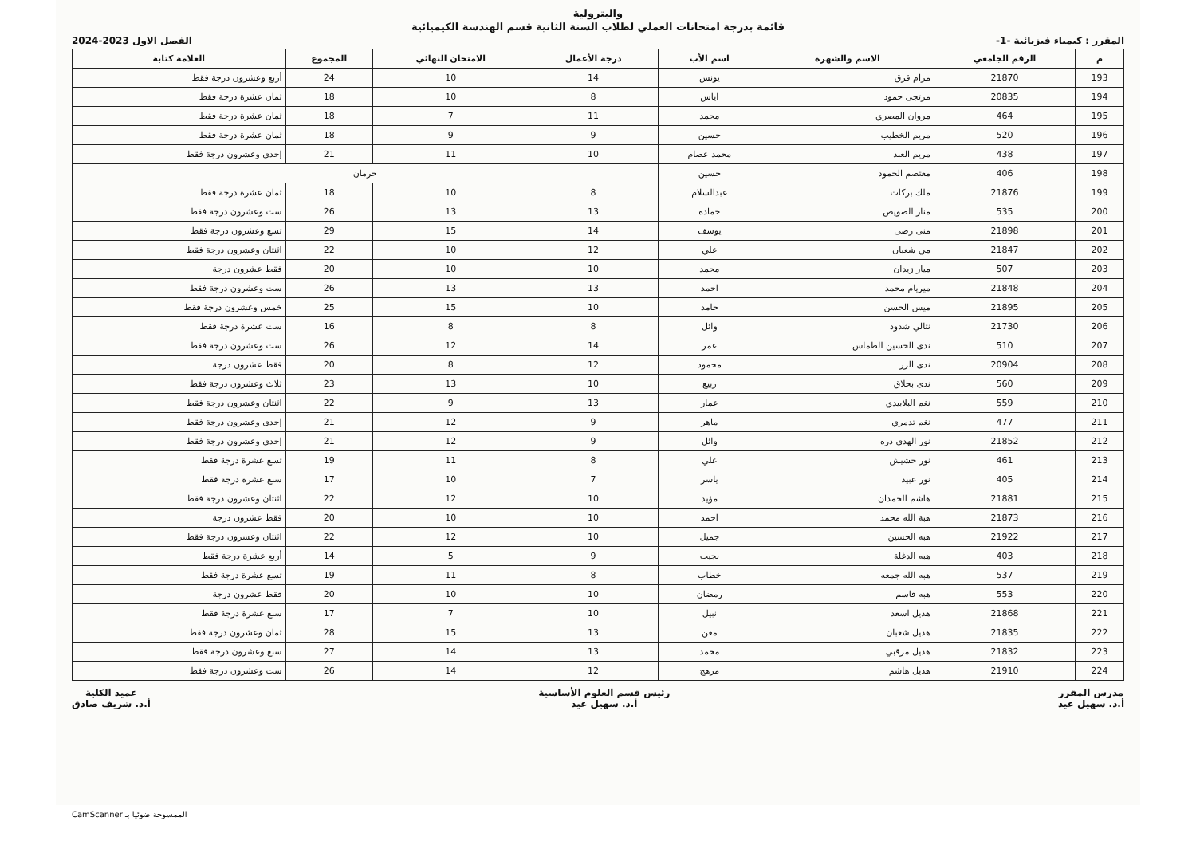والبترولية
قائمة بدرجة امتحانات العملي لطلاب السنة الثانية قسم الهندسة الكيميائية
المقرر : كيمياء فيزيائية -1- الفصل الاول 2023-2024
| م | الرقم الجامعي | الاسم والشهرة | اسم الأب | درجة الأعمال | الامتحان النهائي | المجموع | العلامة كتابة |
| --- | --- | --- | --- | --- | --- | --- | --- |
| 193 | 21870 | مرام قزق | يونس | 14 | 10 | 24 | أربع وعشرون درجة فقط |
| 194 | 20835 | مرتجى حمود | اياس | 8 | 10 | 18 | ثمان عشرة درجة فقط |
| 195 | 464 | مروان المصري | محمد | 11 | 7 | 18 | ثمان عشرة درجة فقط |
| 196 | 520 | مريم الخطيب | حسين | 9 | 9 | 18 | ثمان عشرة درجة فقط |
| 197 | 438 | مريم العبد | محمد عصام | 10 | 11 | 21 | إحدى وعشرون درجة فقط |
| 198 | 406 | معتصم الحمود | حسين | حرمان | | | |
| 199 | 21876 | ملك بركات | عبدالسلام | 8 | 10 | 18 | ثمان عشرة درجة فقط |
| 200 | 535 | منار الصويص | حماده | 13 | 13 | 26 | ست وعشرون درجة فقط |
| 201 | 21898 | منى رضى | يوسف | 14 | 15 | 29 | تسع وعشرون درجة فقط |
| 202 | 21847 | مي شعبان | علي | 12 | 10 | 22 | اثنتان وعشرون درجة فقط |
| 203 | 507 | ميار زيدان | محمد | 10 | 10 | 20 | فقط عشرون درجة |
| 204 | 21848 | ميريام محمد | احمد | 13 | 13 | 26 | ست وعشرون درجة فقط |
| 205 | 21895 | ميس الحسن | حامد | 10 | 15 | 25 | خمس وعشرون درجة فقط |
| 206 | 21730 | نتالي شدود | وائل | 8 | 8 | 16 | ست عشرة درجة فقط |
| 207 | 510 | ندى الحسين الطماس | عمر | 14 | 12 | 26 | ست وعشرون درجة فقط |
| 208 | 20904 | ندى الرز | محمود | 12 | 8 | 20 | فقط عشرون درجة |
| 209 | 560 | ندى بحلاق | ربيع | 10 | 13 | 23 | ثلاث وعشرون درجة فقط |
| 210 | 559 | نغم البلابيدي | عمار | 13 | 9 | 22 | اثنتان وعشرون درجة فقط |
| 211 | 477 | نغم تدمري | ماهر | 9 | 12 | 21 | إحدى وعشرون درجة فقط |
| 212 | 21852 | نور الهدى دره | وائل | 9 | 12 | 21 | إحدى وعشرون درجة فقط |
| 213 | 461 | نور حشيش | علي | 8 | 11 | 19 | تسع عشرة درجة فقط |
| 214 | 405 | نور عبيد | ياسر | 7 | 10 | 17 | سبع عشرة درجة فقط |
| 215 | 21881 | هاشم الحمدان | مؤيد | 10 | 12 | 22 | اثنتان وعشرون درجة فقط |
| 216 | 21873 | هبة الله محمد | احمد | 10 | 10 | 20 | فقط عشرون درجة |
| 217 | 21922 | هبه الحسين | جميل | 10 | 12 | 22 | اثنتان وعشرون درجة فقط |
| 218 | 403 | هبه الدغلة | نجيب | 9 | 5 | 14 | أربع عشرة درجة فقط |
| 219 | 537 | هبه الله جمعه | خطاب | 8 | 11 | 19 | تسع عشرة درجة فقط |
| 220 | 553 | هبه قاسم | رمضان | 10 | 10 | 20 | فقط عشرون درجة |
| 221 | 21868 | هديل اسعد | نبيل | 10 | 7 | 17 | سبع عشرة درجة فقط |
| 222 | 21835 | هديل شعبان | معن | 13 | 15 | 28 | ثمان وعشرون درجة فقط |
| 223 | 21832 | هديل مرقبي | محمد | 13 | 14 | 27 | سبع وعشرون درجة فقط |
| 224 | 21910 | هديل هاشم | مرهج | 12 | 14 | 26 | ست وعشرون درجة فقط |
مدرس المقرر
أ.د. سهيل عيد
رئيس قسم العلوم الأساسية
أ.د. سهيل عيد
عميد الكلية
أ.د. شريف صادق
الممسوحة ضوئيا بـ CamScanner